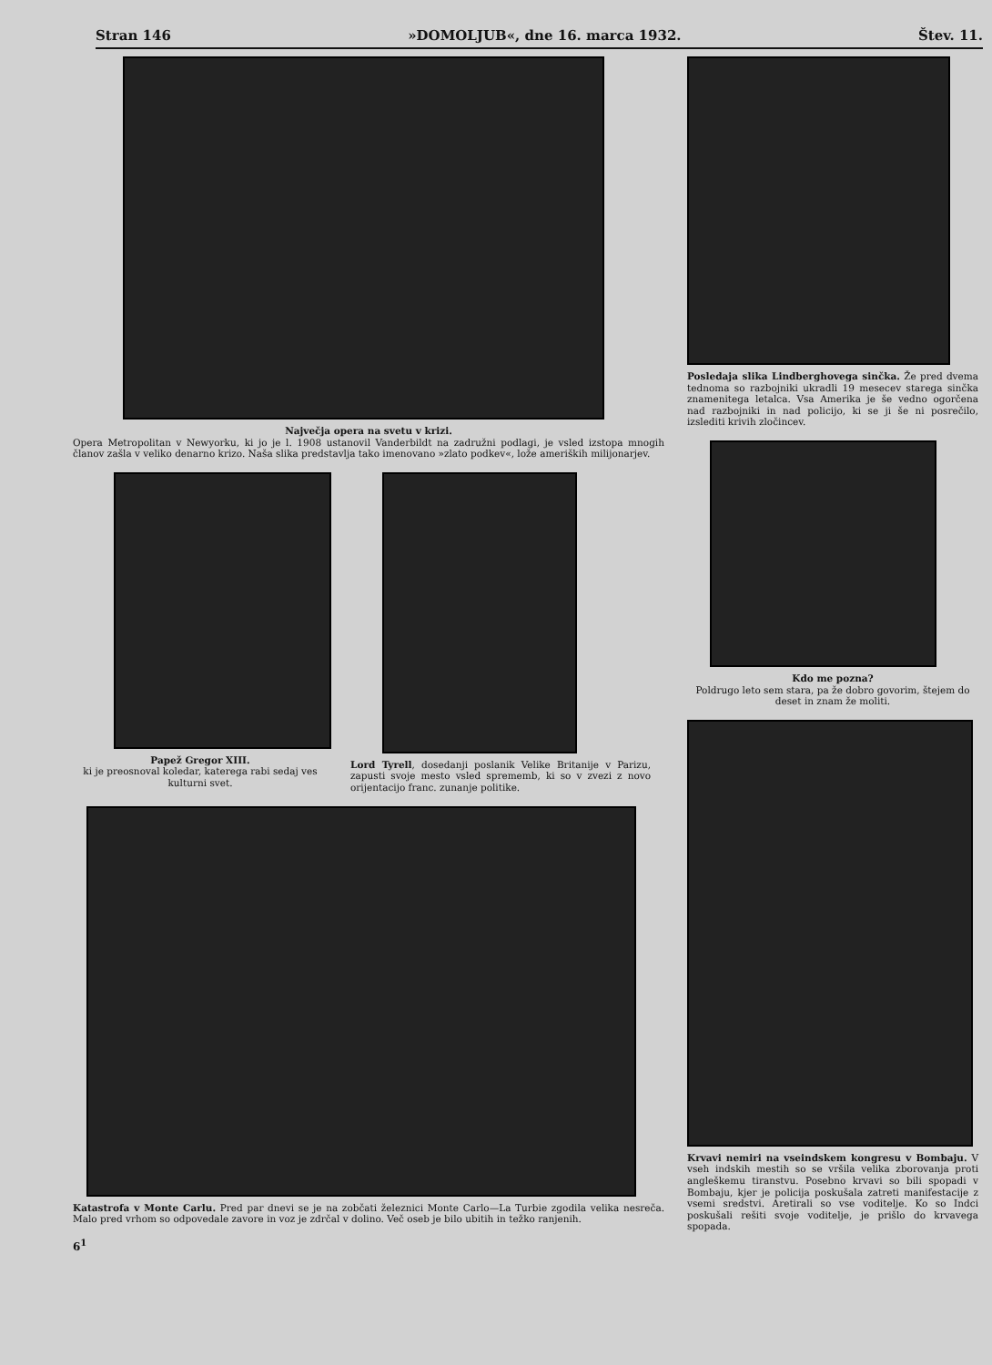Stran 146 »DOMOLJUB«, dne 16. marca 1932. Štev. 11.
Največja opera na svetu v krizi.
Opera Metropolitan v Newyorku, ki jo je l. 1908 ustanovil Vanderbildt na zadružni podlagi, je vsled izstopa mnogih članov zašla v veliko denarno krizo. Naša slika predstavlja tako imenovano »zlato podkev«, lože ameriških milijonarjev.
Papež Gregor XIII.
ki je preosnoval koledar, katerega rabi sedaj ves kulturni svet.
Lord Tyrell, dosedanji poslanik Velike Britanije v Parizu, zapusti svoje mesto vsled sprememb, ki so v zvezi z novo orijentacijo franc. zunanje politike.
Katastrofa v Monte Carlu. Pred par dnevi se je na zobčati železnici Monte Carlo—La Turbie zgodila velika nesreča. Malo pred vrhom so odpovedale zavore in voz je zdrčal v dolino. Več oseb je bilo ubitih in težko ranjenih.
6<sup>1</sup>
Posledaja slika Lindberghovega sinčka. Že pred dvema tednoma so razbojniki ukradli 19 mesecev starega sinčka znamenitega letalca. Vsa Amerika je še vedno ogorčena nad razbojniki in nad policijo, ki se ji še ni posrečilo, izslediti krivih zločincev.
Kdo me pozna?
Poldrugo leto sem stara, pa že dobro govorim, štejem do deset in znam že moliti.
Krvavi nemiri na vseindskem kongresu v Bombaju. V vseh indskih mestih so se vršila velika zborovanja proti angleškemu tiranstvu. Posebno krvavi so bili spopadi v Bombaju, kjer je policija poskušala zatreti manifestacije z vsemi sredstvi. Aretirali so vse voditelje. Ko so Indci poskušali rešiti svoje voditelje, je prišlo do krvavega spopada.